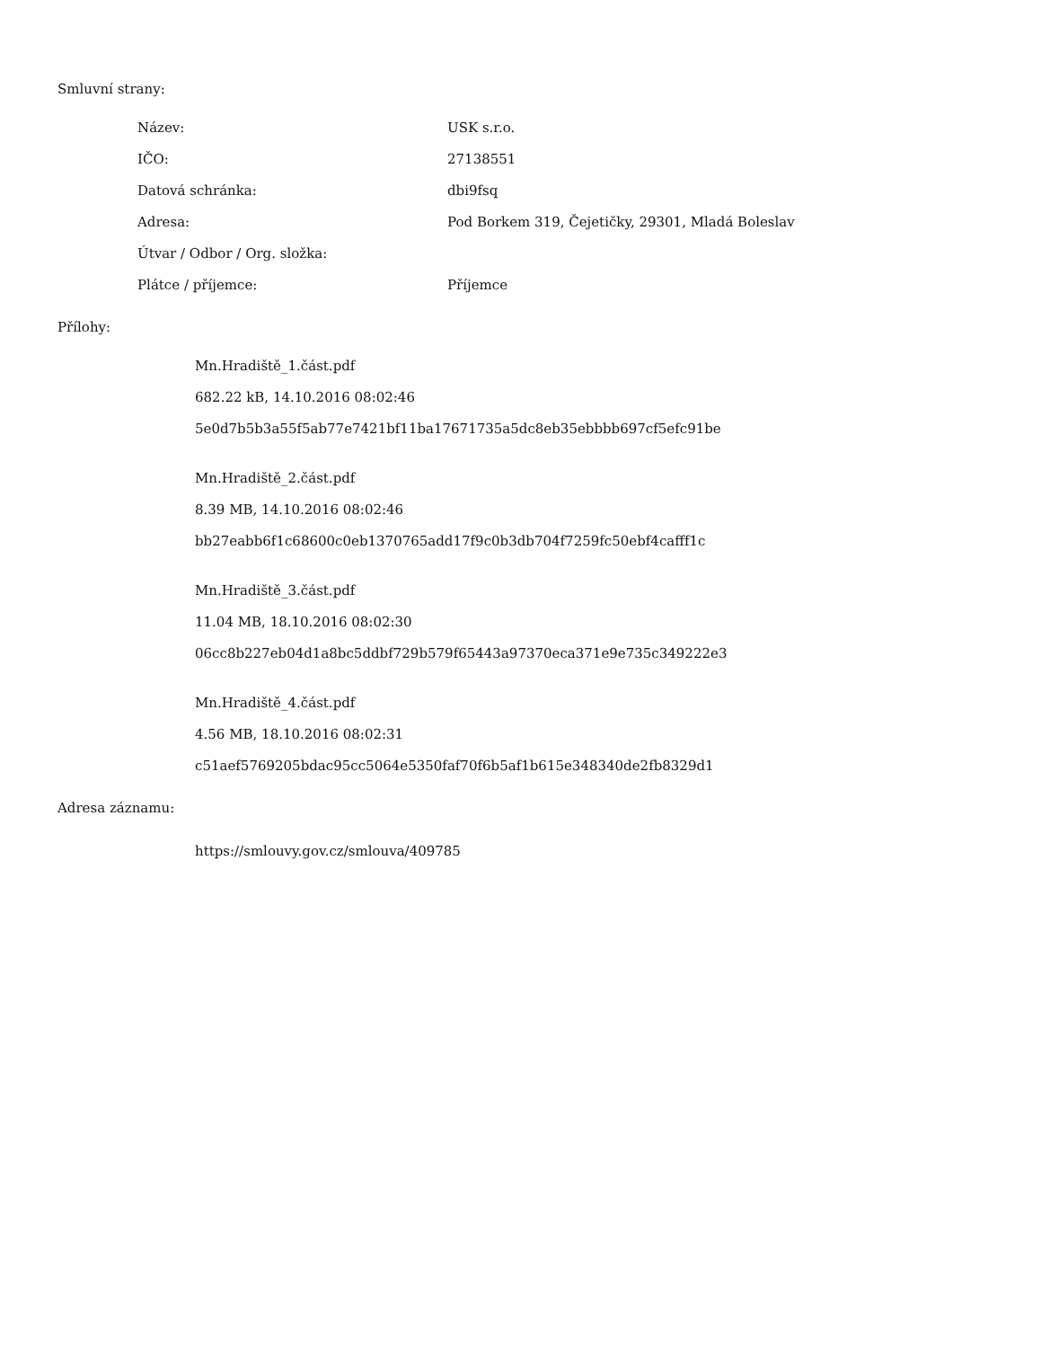Smluvní strany:
| Název: | USK s.r.o. |
| IČO: | 27138551 |
| Datová schránka: | dbi9fsq |
| Adresa: | Pod Borkem 319, Čejetičky, 29301, Mladá Boleslav |
| Útvar / Odbor / Org. složka: | |
| Plátce / příjemce: | Příjemce |
Přílohy:
Mn.Hradiště_1.část.pdf
682.22 kB, 14.10.2016 08:02:46
5e0d7b5b3a55f5ab77e7421bf11ba17671735a5dc8eb35ebbbb697cf5efc91be
Mn.Hradiště_2.část.pdf
8.39 MB, 14.10.2016 08:02:46
bb27eabb6f1c68600c0eb1370765add17f9c0b3db704f7259fc50ebf4cafff1c
Mn.Hradiště_3.část.pdf
11.04 MB, 18.10.2016 08:02:30
06cc8b227eb04d1a8bc5ddbf729b579f65443a97370eca371e9e735c349222e3
Mn.Hradiště_4.část.pdf
4.56 MB, 18.10.2016 08:02:31
c51aef5769205bdac95cc5064e5350faf70f6b5af1b615e348340de2fb8329d1
Adresa záznamu:
https://smlouvy.gov.cz/smlouva/409785